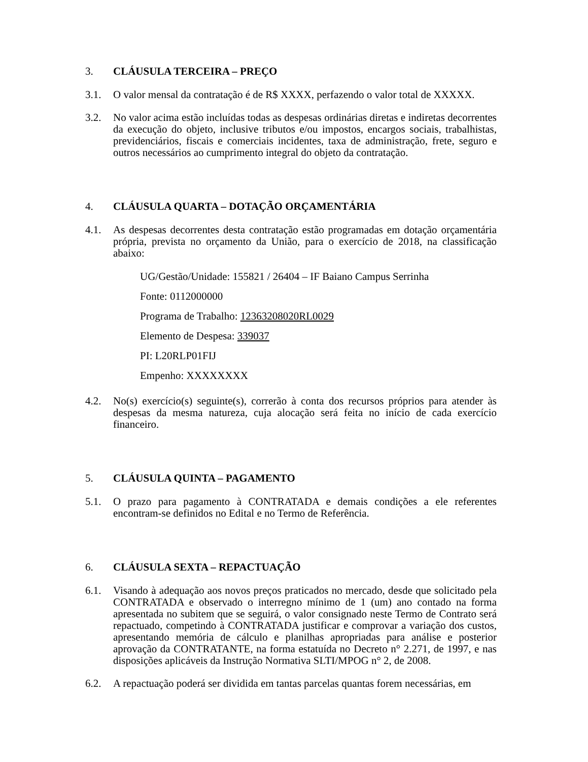3. CLÁUSULA TERCEIRA – PREÇO
3.1. O valor mensal da contratação é de R$ XXXX, perfazendo o valor total de XXXXX.
3.2. No valor acima estão incluídas todas as despesas ordinárias diretas e indiretas decorrentes da execução do objeto, inclusive tributos e/ou impostos, encargos sociais, trabalhistas, previdenciários, fiscais e comerciais incidentes, taxa de administração, frete, seguro e outros necessários ao cumprimento integral do objeto da contratação.
4. CLÁUSULA QUARTA – DOTAÇÃO ORÇAMENTÁRIA
4.1. As despesas decorrentes desta contratação estão programadas em dotação orçamentária própria, prevista no orçamento da União, para o exercício de 2018, na classificação abaixo:
UG/Gestão/Unidade: 155821 / 26404 – IF Baiano Campus Serrinha
Fonte: 0112000000
Programa de Trabalho: 12363208020RL0029
Elemento de Despesa: 339037
PI: L20RLP01FIJ
Empenho: XXXXXXXX
4.2. No(s) exercício(s) seguinte(s), correrão à conta dos recursos próprios para atender às despesas da mesma natureza, cuja alocação será feita no início de cada exercício financeiro.
5. CLÁUSULA QUINTA – PAGAMENTO
5.1. O prazo para pagamento à CONTRATADA e demais condições a ele referentes encontram-se definidos no Edital e no Termo de Referência.
6. CLÁUSULA SEXTA – REPACTUAÇÃO
6.1. Visando à adequação aos novos preços praticados no mercado, desde que solicitado pela CONTRATADA e observado o interregno mínimo de 1 (um) ano contado na forma apresentada no subitem que se seguirá, o valor consignado neste Termo de Contrato será repactuado, competindo à CONTRATADA justificar e comprovar a variação dos custos, apresentando memória de cálculo e planilhas apropriadas para análise e posterior aprovação da CONTRATANTE, na forma estatuída no Decreto n° 2.271, de 1997, e nas disposições aplicáveis da Instrução Normativa SLTI/MPOG n° 2, de 2008.
6.2. A repactuação poderá ser dividida em tantas parcelas quantas forem necessárias, em